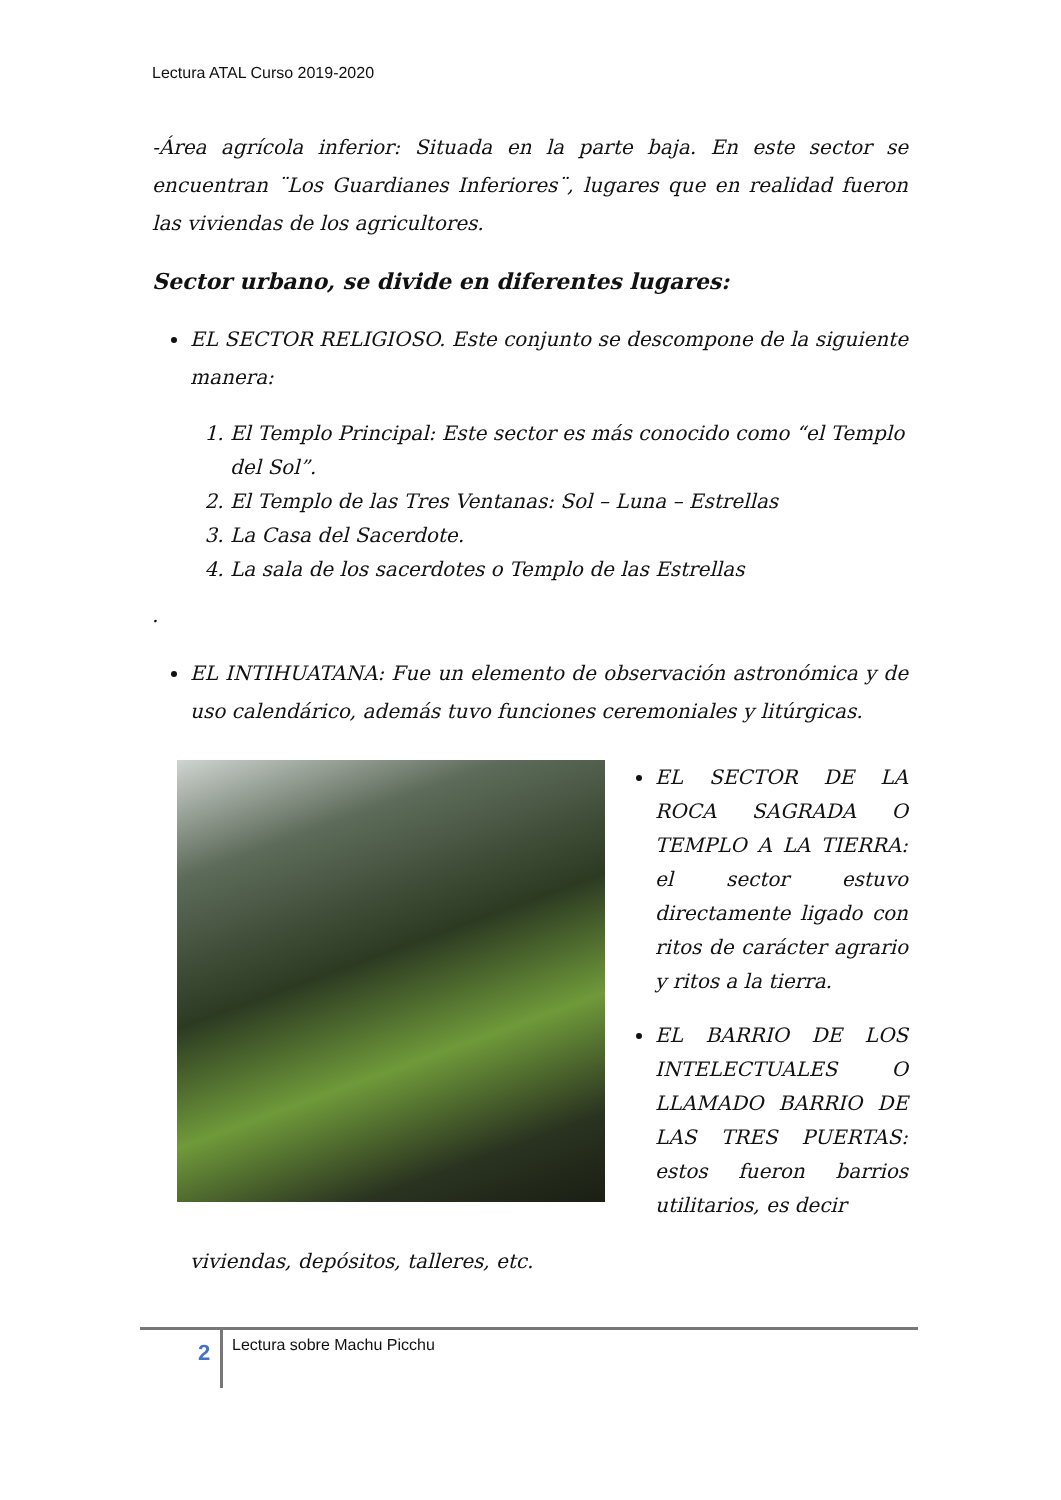Lectura ATAL Curso 2019-2020
-Área agrícola inferior: Situada en la parte baja. En este sector se encuentran ¨Los Guardianes Inferiores¨, lugares que en realidad fueron las viviendas de los agricultores.
Sector urbano, se divide en diferentes lugares:
EL SECTOR RELIGIOSO. Este conjunto se descompone de la siguiente manera:
1. El Templo Principal: Este sector es más conocido como “el Templo del Sol”.
2. El Templo de las Tres Ventanas: Sol – Luna – Estrellas
3. La Casa del Sacerdote.
4. La sala de los sacerdotes o Templo de las Estrellas
.
EL INTIHUATANA: Fue un elemento de observación astronómica y de uso calendárico, además tuvo funciones ceremoniales y litúrgicas.
EL SECTOR DE LA ROCA SAGRADA O TEMPLO A LA TIERRA: el sector estuvo directamente ligado con ritos de carácter agrario y ritos a la tierra.
EL BARRIO DE LOS INTELECTUALES O LLAMADO BARRIO DE LAS TRES PUERTAS: estos fueron barrios utilitarios, es decir
viviendas, depósitos, talleres, etc.
2 Lectura sobre Machu Picchu